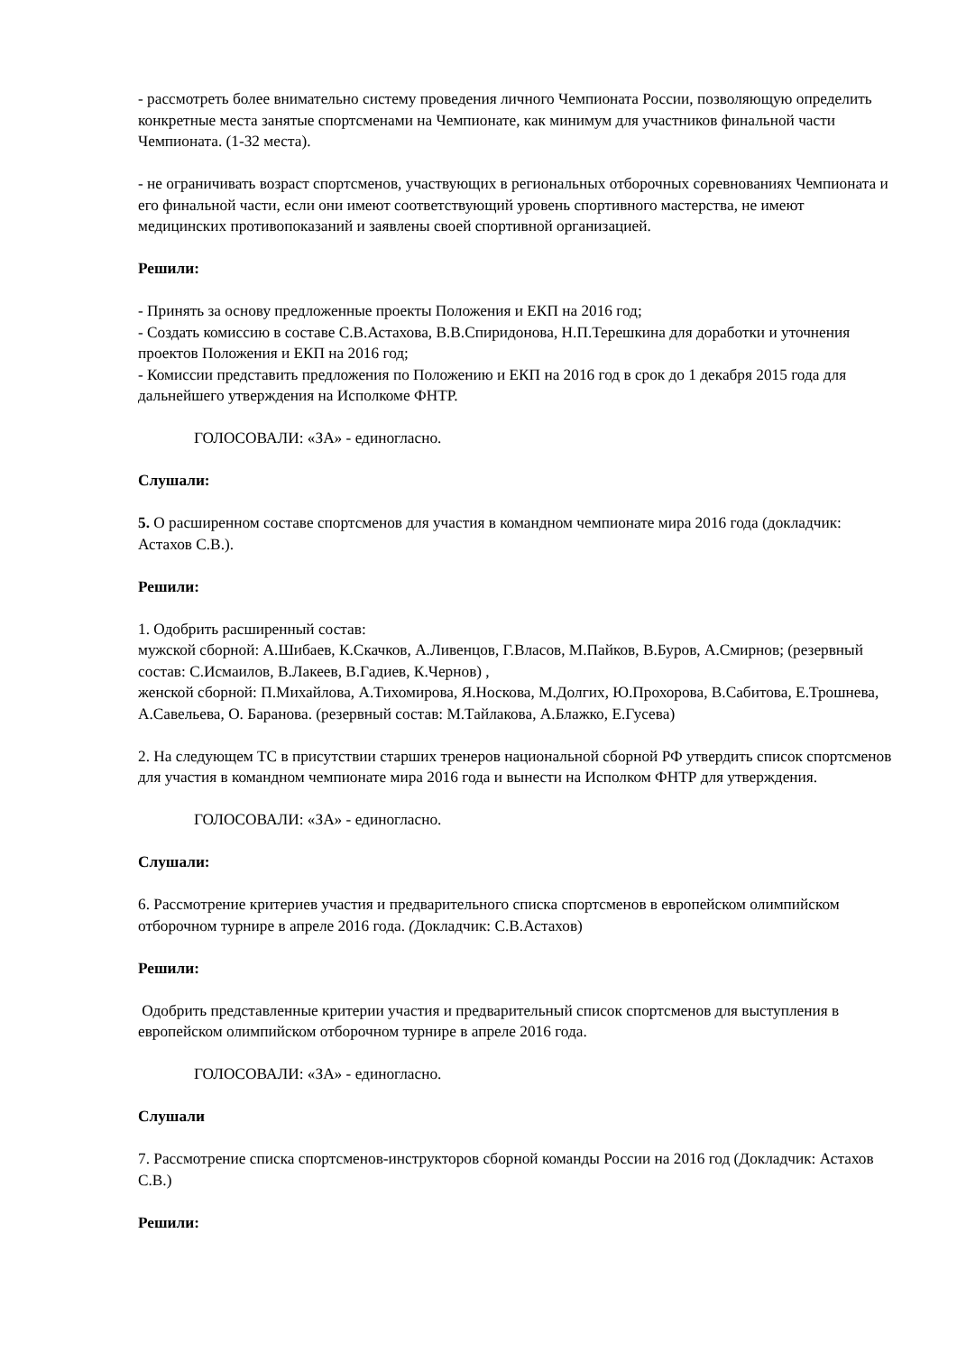- рассмотреть более внимательно систему проведения личного Чемпионата России, позволяющую определить конкретные места занятые спортсменами на Чемпионате, как минимум для участников финальной части Чемпионата. (1-32 места).
- не ограничивать возраст спортсменов, участвующих в региональных отборочных соревнованиях Чемпионата и его финальной части, если они имеют соответствующий уровень спортивного мастерства, не имеют медицинских противопоказаний и заявлены своей спортивной организацией.
Решили:
- Принять за основу предложенные проекты Положения и ЕКП на 2016 год;
- Создать комиссию в составе С.В.Астахова, В.В.Спиридонова, Н.П.Терешкина для доработки и уточнения проектов Положения и ЕКП на 2016 год;
- Комиссии представить предложения по Положению и ЕКП на 2016 год в срок до 1 декабря 2015 года для дальнейшего утверждения на Исполкоме ФНТР.
ГОЛОСОВАЛИ: «ЗА» - единогласно.
Слушали:
5. О расширенном составе спортсменов для участия в командном чемпионате мира 2016 года (докладчик: Астахов С.В.).
Решили:
1. Одобрить расширенный состав:
мужской сборной: А.Шибаев, К.Скачков, А.Ливенцов, Г.Власов, М.Пайков, В.Буров, А.Смирнов; (резервный состав: С.Исмаилов, В.Лакеев, В.Гадиев, К.Чернов) ,
женской сборной: П.Михайлова, А.Тихомирова, Я.Носкова, М.Долгих, Ю.Прохорова, В.Сабитова, Е.Трошнева, А.Савельева, О. Баранова. (резервный состав: М.Тайлакова, А.Блажко, Е.Гусева)
2. На следующем ТС в присутствии старших тренеров национальной сборной РФ утвердить список спортсменов для участия в командном чемпионате мира 2016 года и вынести на Исполком ФНТР для утверждения.
ГОЛОСОВАЛИ: «ЗА» - единогласно.
Слушали:
6. Рассмотрение критериев участия и предварительного списка спортсменов в европейском олимпийском отборочном турнире в апреле 2016 года. (Докладчик: С.В.Астахов)
Решили:
Одобрить представленные критерии участия и предварительный список спортсменов для выступления в европейском олимпийском отборочном турнире в апреле 2016 года.
ГОЛОСОВАЛИ: «ЗА» - единогласно.
Слушали
7. Рассмотрение списка спортсменов-инструкторов сборной команды России на 2016 год (Докладчик: Астахов С.В.)
Решили: